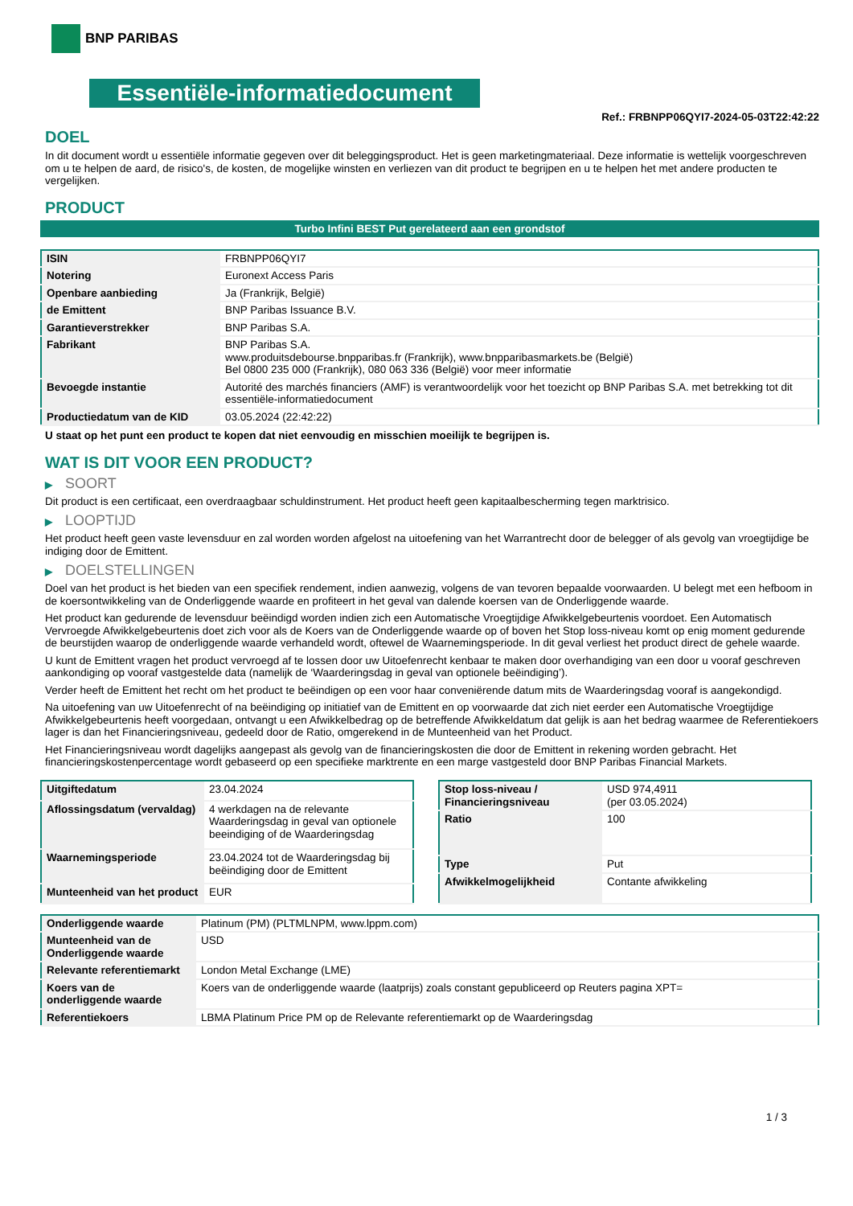BNP PARIBAS
Essentiële-informatiedocument
Ref.: FRBNPP06QYI7-2024-05-03T22:42:22
DOEL
In dit document wordt u essentiële informatie gegeven over dit beleggingsproduct. Het is geen marketingmateriaal. Deze informatie is wettelijk voorgeschreven om u te helpen de aard, de risico's, de kosten, de mogelijke winsten en verliezen van dit product te begrijpen en u te helpen het met andere producten te vergelijken.
PRODUCT
Turbo Infini BEST Put gerelateerd aan een grondstof
| ISIN | FRBNPP06QYI7 |
| Notering | Euronext Access Paris |
| Openbare aanbieding | Ja (Frankrijk, België) |
| de Emittent | BNP Paribas Issuance B.V. |
| Garantieverstrekker | BNP Paribas S.A. |
| Fabrikant | BNP Paribas S.A. www.produitsdebourse.bnpparibas.fr (Frankrijk), www.bnpparibasmarkets.be (België) Bel 0800 235 000 (Frankrijk), 080 063 336 (België) voor meer informatie |
| Bevoegde instantie | Autorité des marchés financiers (AMF) is verantwoordelijk voor het toezicht op BNP Paribas S.A. met betrekking tot dit essentiële-informatiedocument |
| Productiedatum van de KID | 03.05.2024 (22:42:22) |
U staat op het punt een product te kopen dat niet eenvoudig en misschien moeilijk te begrijpen is.
WAT IS DIT VOOR EEN PRODUCT?
▶ SOORT
Dit product is een certificaat, een overdraagbaar schuldinstrument. Het product heeft geen kapitaalbescherming tegen marktrisico.
▶ LOOPTIJD
Het product heeft geen vaste levensduur en zal worden worden afgelost na uitoefening van het Warrantrecht door de belegger of als gevolg van vroegtijdige be indiging door de Emittent.
▶ DOELSTELLINGEN
Doel van het product is het bieden van een specifiek rendement, indien aanwezig, volgens de van tevoren bepaalde voorwaarden. U belegt met een hefboom in de koersontwikkeling van de Onderliggende waarde en profiteert in het geval van dalende koersen van de Onderliggende waarde.
Het product kan gedurende de levensduur beëindigd worden indien zich een Automatische Vroegtijdige Afwikkelgebeurtenis voordoet. Een Automatisch Vervroegde Afwikkelgebeurtenis doet zich voor als de Koers van de Onderliggende waarde op of boven het Stop loss-niveau komt op enig moment gedurende de beurstijden waarop de onderliggende waarde verhandeld wordt, oftewel de Waarnemingsperiode. In dit geval verliest het product direct de gehele waarde.
U kunt de Emittent vragen het product vervroegd af te lossen door uw Uitoefenrecht kenbaar te maken door overhandiging van een door u vooraf geschreven aankondiging op vooraf vastgestelde data (namelijk de ‘Waarderingsdag in geval van optionele beëindiging’).
Verder heeft de Emittent het recht om het product te beëindigen op een voor haar conveniërende datum mits de Waarderingsdag vooraf is aangekondigd.
Na uitoefening van uw Uitoefenrecht of na beëindiging op initiatief van de Emittent en op voorwaarde dat zich niet eerder een Automatische Vroegtijdige Afwikkelgebeurtenis heeft voorgedaan, ontvangt u een Afwikkelbedrag op de betreffende Afwikkeldatum dat gelijk is aan het bedrag waarmee de Referentiekoers lager is dan het Financieringsniveau, gedeeld door de Ratio, omgerekend in de Munteenheid van het Product.
Het Financieringsniveau wordt dagelijks aangepast als gevolg van de financieringskosten die door de Emittent in rekening worden gebracht. Het financieringskostenpercentage wordt gebaseerd op een specifieke marktrente en een marge vastgesteld door BNP Paribas Financial Markets.
| Uitgiftedatum | 23.04.2024 |
| Aflossingsdatum (vervaldag) | 4 werkdagen na de relevante Waarderingsdag in geval van optionele beeindiging of de Waarderingsdag |
| Waarnemingsperiode | 23.04.2024 tot de Waarderingsdag bij beëindiging door de Emittent |
| Munteenheid van het product | EUR |
| Stop loss-niveau / Financieringsniveau | USD 974,4911 (per 03.05.2024) |
| Ratio | 100 |
| Type | Put |
| Afwikkelmogelijkheid | Contante afwikkeling |
| Onderliggende waarde | Platinum (PM) (PLTMLNPM, www.lppm.com) |
| Munteenheid van de Onderliggende waarde | USD |
| Relevante referentiemarkt | London Metal Exchange (LME) |
| Koers van de onderliggende waarde | Koers van de onderliggende waarde (laatprijs) zoals constant gepubliceerd op Reuters pagina XPT= |
| Referentiekoers | LBMA Platinum Price PM op de Relevante referentiemarkt op de Waarderingsdag |
1 / 3